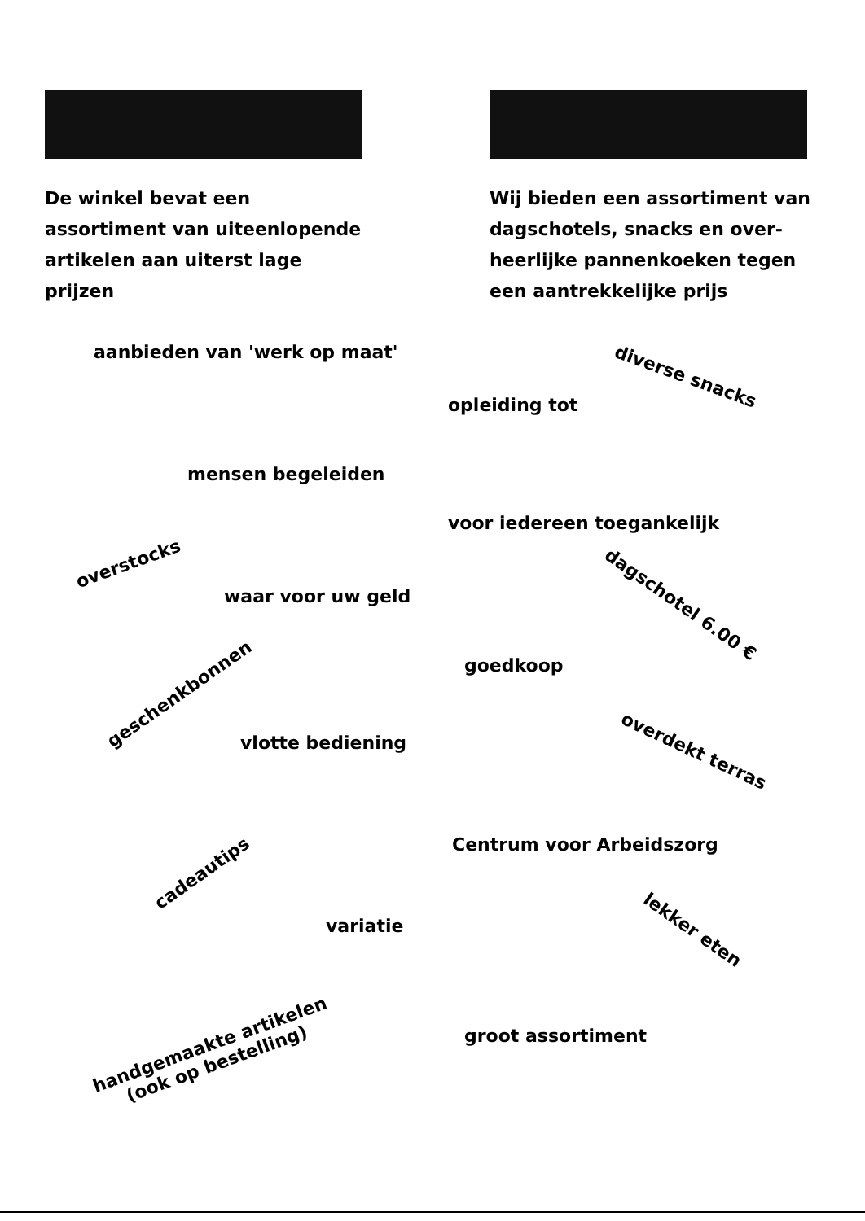De winkel bevat een assortiment van uiteenlopende artikelen aan uiterst lage prijzen
Wij bieden een assortiment van dagschotels, snacks en over-heerlijke pannenkoeken tegen een aantrekkelijke prijs
aanbieden van 'werk op maat'
diverse snacks
opleiding tot
mensen begeleiden
voor iedereen toegankelijk
overstocks
dagschotel 6.00 €
waar voor uw geld
goedkoop
geschenkbonnen
vlotte bediening overdekt terras
Centrum voor Arbeidszorg
cadeautips
variatie lekker eten
handgemaakte artikelen
(ook op bestelling)
groot assortiment